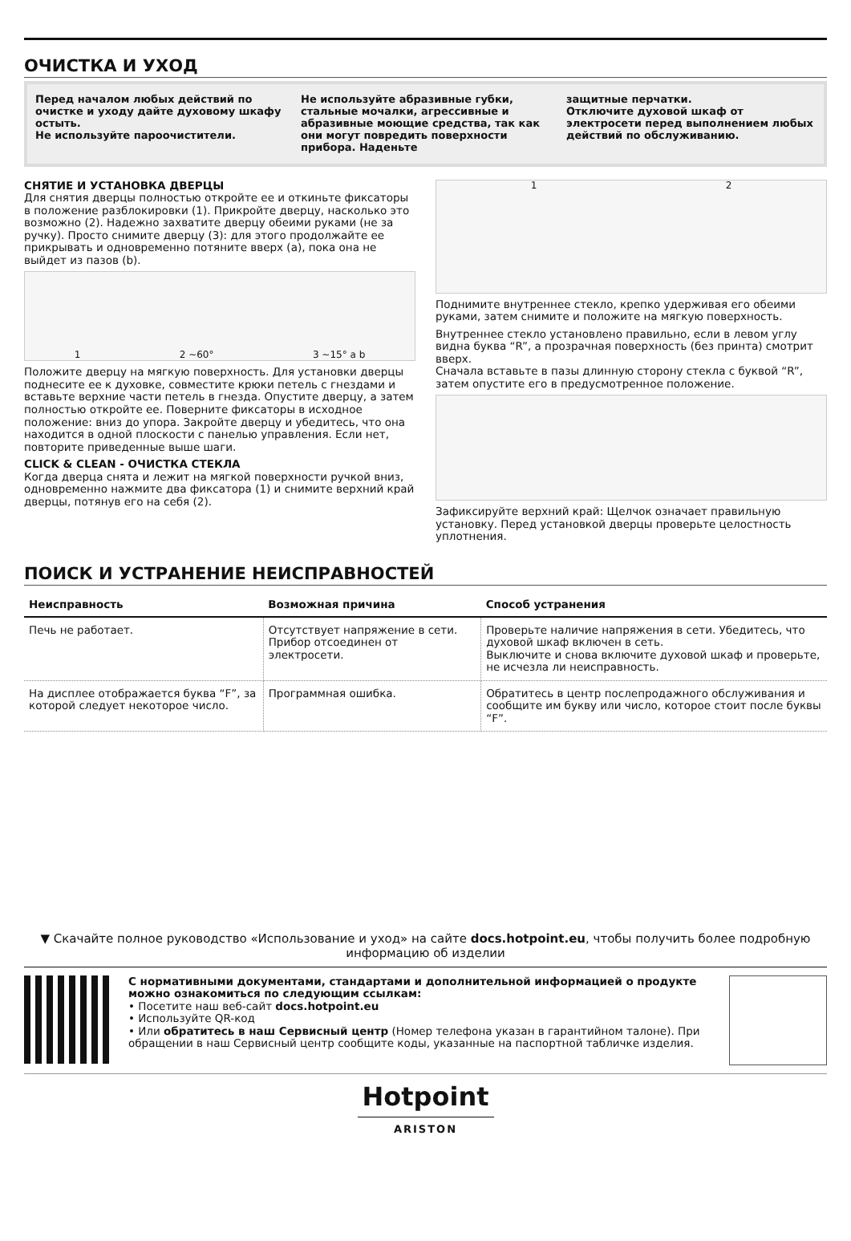ОЧИСТКА И УХОД
Перед началом любых действий по очистке и уходу дайте духовому шкафу остыть.
Не используйте пароочистители.
Не используйте абразивные губки, стальные мочалки, агрессивные и абразивные моющие средства, так как они могут повредить поверхности прибора. Наденьте
защитные перчатки.
Отключите духовой шкаф от электросети перед выполнением любых действий по обслуживанию.
СНЯТИЕ И УСТАНОВКА ДВЕРЦЫ
Для снятия дверцы полностью откройте ее и откиньте фиксаторы в положение разблокировки (1). Прикройте дверцу, насколько это возможно (2). Надежно захватите дверцу обеими руками (не за ручку). Просто снимите дверцу (3): для этого продолжайте ее прикрывать и одновременно потяните вверх (a), пока она не выйдет из пазов (b).
1 2 ~60° 3 ~15° a b
Положите дверцу на мягкую поверхность. Для установки дверцы поднесите ее к духовке, совместите крюки петель с гнездами и вставьте верхние части петель в гнезда. Опустите дверцу, а затем полностью откройте ее. Поверните фиксаторы в исходное положение: вниз до упора. Закройте дверцу и убедитесь, что она находится в одной плоскости с панелью управления. Если нет, повторите приведенные выше шаги.
CLICK & CLEAN - ОЧИСТКА СТЕКЛА
Когда дверца снята и лежит на мягкой поверхности ручкой вниз, одновременно нажмите два фиксатора (1) и снимите верхний край дверцы, потянув его на себя (2).
1 2
Поднимите внутреннее стекло, крепко удерживая его обеими руками, затем снимите и положите на мягкую поверхность.
Внутреннее стекло установлено правильно, если в левом углу видна буква “R”, а прозрачная поверхность (без принта) смотрит вверх.
Сначала вставьте в пазы длинную сторону стекла с буквой “R”, затем опустите его в предусмотренное положение.
Зафиксируйте верхний край: Щелчок означает правильную установку. Перед установкой дверцы проверьте целостность уплотнения.
ПОИСК И УСТРАНЕНИЕ НЕИСПРАВНОСТЕЙ
| Неисправность | Возможная причина | Способ устранения |
| --- | --- | --- |
| Печь не работает. | Отсутствует напряжение в сети. Прибор отсоединен от электросети. | Проверьте наличие напряжения в сети. Убедитесь, что духовой шкаф включен в сеть. Выключите и снова включите духовой шкаф и проверьте, не исчезла ли неисправность. |
| На дисплее отображается буква “F”, за которой следует некоторое число. | Программная ошибка. | Обратитесь в центр послепродажного обслуживания и сообщите им букву или число, которое стоит после буквы “F”. |
▼ Скачайте полное руководство «Использование и уход» на сайте docs.hotpoint.eu, чтобы получить более подробную информацию об изделии
С нормативными документами, стандартами и дополнительной информацией о продукте можно ознакомиться по следующим ссылкам:
• Посетите наш веб-сайт docs.hotpoint.eu
• Используйте QR-код
• Или обратитесь в наш Сервисный центр (Номер телефона указан в гарантийном талоне). При обращении в наш Сервисный центр сообщите коды, указанные на паспортной табличке изделия.
Hotpoint
ARISTON